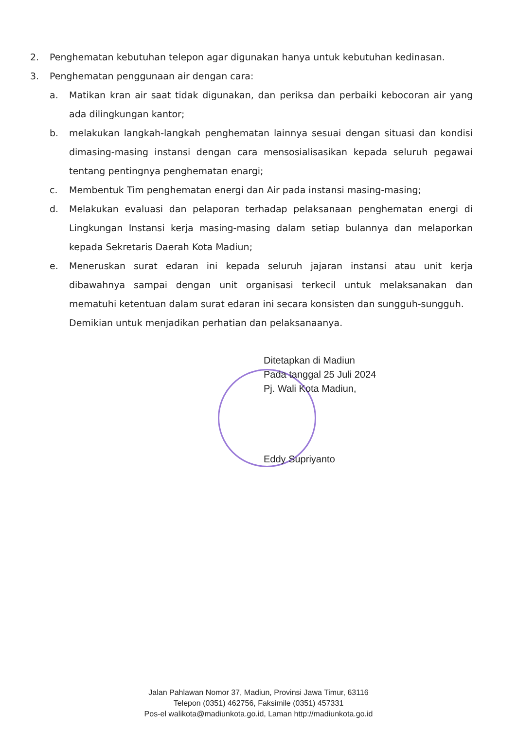2. Penghematan kebutuhan telepon agar digunakan hanya untuk kebutuhan kedinasan.
3. Penghematan penggunaan air dengan cara:
a. Matikan kran air saat tidak digunakan, dan periksa dan perbaiki kebocoran air yang ada dilingkungan kantor;
b. melakukan langkah-langkah penghematan lainnya sesuai dengan situasi dan kondisi dimasing-masing instansi dengan cara mensosialisasikan kepada seluruh pegawai tentang pentingnya penghematan enargi;
c. Membentuk Tim penghematan energi dan Air pada instansi masing-masing;
d. Melakukan evaluasi dan pelaporan terhadap pelaksanaan penghematan energi di Lingkungan Instansi kerja masing-masing dalam setiap bulannya dan melaporkan kepada Sekretaris Daerah Kota Madiun;
e. Meneruskan surat edaran ini kepada seluruh jajaran instansi atau unit kerja dibawahnya sampai dengan unit organisasi terkecil untuk melaksanakan dan mematuhi ketentuan dalam surat edaran ini secara konsisten dan sungguh-sungguh.
Demikian untuk menjadikan perhatian dan pelaksanaanya.
Ditetapkan di Madiun
Pada tanggal 25 Juli 2024
Pj. Wali Kota Madiun,
Eddy Supriyanto
Jalan Pahlawan Nomor 37, Madiun, Provinsi Jawa Timur, 63116
Telepon (0351) 462756, Faksimile (0351) 457331
Pos-el walikota@madiunkota.go.id, Laman http://madiunkota.go.id